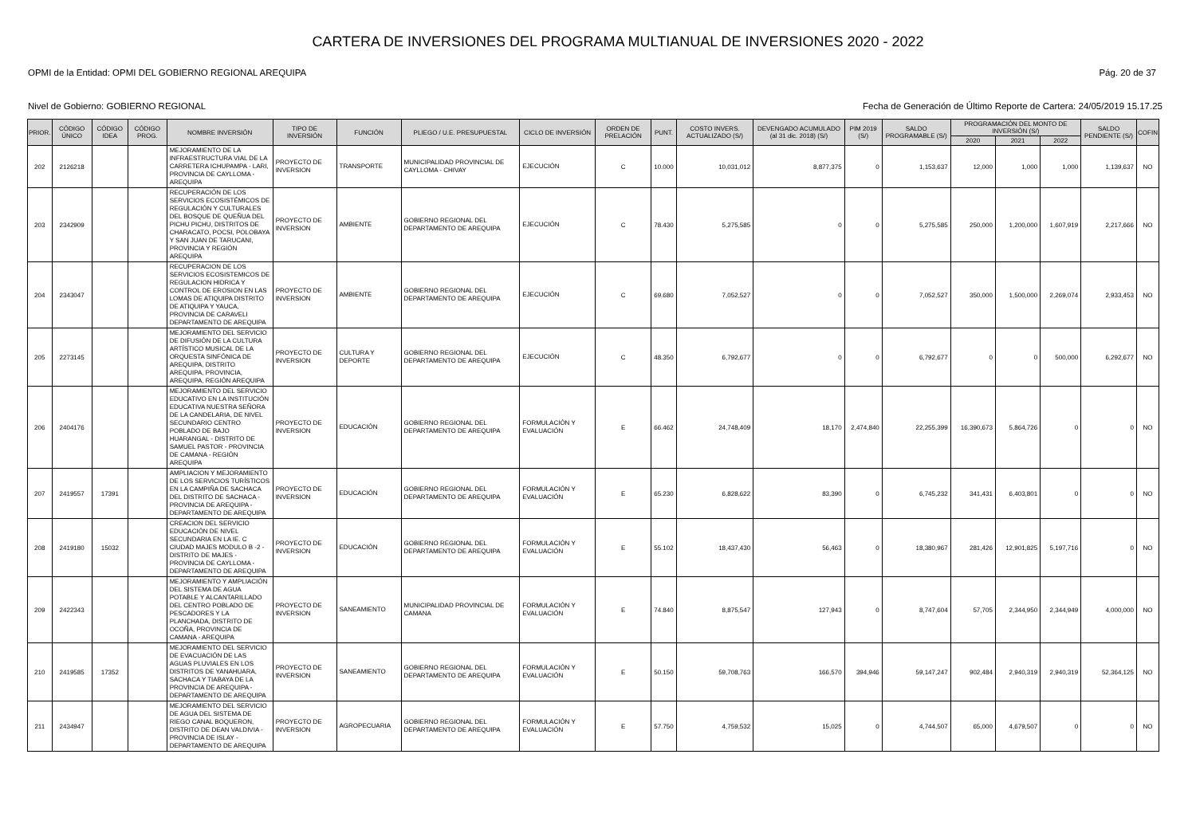CARTERA DE INVERSIONES DEL PROGRAMA MULTIANUAL DE INVERSIONES 2020 - 2022
OPMI de la Entidad: OPMI DEL GOBIERNO REGIONAL AREQUIPA Pág. 20 de 37
Nivel de Gobierno: GOBIERNO REGIONAL Fecha de Generación de Último Reporte de Cartera: 24/05/2019 15.17.25
| PRIOR. | CÓDIGO ÚNICO | CÓDIGO IDEA | CÓDIGO PROG. | NOMBRE INVERSIÓN | TIPO DE INVERSIÓN | FUNCIÓN | PLIEGO / U.E. PRESUPUESTAL | CICLO DE INVERSIÓN | ORDEN DE PRELACIÓN | PUNT. | COSTO INVERS. ACTUALIZADO (S/) | DEVENGADO ACUMULADO (al 31 dic. 2018) (S/) | PIM 2019 (S/) | SALDO PROGRAMABLE (S/) | PROGRAMACIÓN DEL MONTO DE INVERSIÓN (S/) | | | SALDO PENDIENTE (S/) | COFIN |
| --- | --- | --- | --- | --- | --- | --- | --- | --- | --- | --- | --- | --- | --- | --- | --- | --- | --- | --- | --- |
| | | | | | | | | | | | | | | | 2020 | 2021 | 2022 | | |
| 202 | 2126218 | | | MEJORAMIENTO DE LA INFRAESTRUCTURA VIAL DE LA CARRETERA ICHUPAMPA - LARI, PROVINCIA DE CAYLLOMA - AREQUIPA | PROYECTO DE INVERSION | TRANSPORTE | MUNICIPALIDAD PROVINCIAL DE CAYLLOMA - CHIVAY | EJECUCIÓN | C | 10.000 | 10,031,012 | 8,877,375 | 0 | 1,153,637 | 12,000 | 1,000 | 1,000 | 1,139,637 | NO |
| 203 | 2342909 | | | RECUPERACIÓN DE LOS SERVICIOS ECOSISTÉMICOS DE REGULACIÓN Y CULTURALES DEL BOSQUE DE QUEÑUA DEL PICHU PICHU, DISTRITOS DE CHARACATO, POCSI, POLOBAYA Y SAN JUAN DE TARUCANI, PROVINCIA Y REGIÓN AREQUIPA | PROYECTO DE INVERSION | AMBIENTE | GOBIERNO REGIONAL DEL DEPARTAMENTO DE AREQUIPA | EJECUCIÓN | C | 78.430 | 5,275,585 | 0 | 0 | 5,275,585 | 250,000 | 1,200,000 | 1,607,919 | 2,217,666 | NO |
| 204 | 2343047 | | | RECUPERACION DE LOS SERVICIOS ECOSISTEMICOS DE REGULACION HIDRICA Y CONTROL DE EROSION EN LAS LOMAS DE ATIQUIPA DISTRITO DE ATIQUIPA Y YAUCA, PROVINCIA DE CARAVELI DEPARTAMENTO DE AREQUIPA | PROYECTO DE INVERSION | AMBIENTE | GOBIERNO REGIONAL DEL DEPARTAMENTO DE AREQUIPA | EJECUCIÓN | C | 69.680 | 7,052,527 | 0 | 0 | 7,052,527 | 350,000 | 1,500,000 | 2,269,074 | 2,933,453 | NO |
| 205 | 2273145 | | | MEJORAMIENTO DEL SERVICIO DE DIFUSIÓN DE LA CULTURA ARTÍSTICO MUSICAL DE LA ORQUESTA SINFÓNICA DE AREQUIPA, DISTRITO AREQUIPA, PROVINCIA, AREQUIPA, REGIÓN AREQUIPA | PROYECTO DE INVERSION | CULTURA Y DEPORTE | GOBIERNO REGIONAL DEL DEPARTAMENTO DE AREQUIPA | EJECUCIÓN | C | 48.350 | 6,792,677 | 0 | 0 | 6,792,677 | 0 | 0 | 500,000 | 6,292,677 | NO |
| 206 | 2404176 | | | MEJORAMIENTO DEL SERVICIO EDUCATIVO EN LA INSTITUCIÓN EDUCATIVA NUESTRA SEÑORA DE LA CANDELARIA, DE NIVEL SECUNDARIO CENTRO POBLADO DE BAJO HUARANGAL - DISTRITO DE SAMUEL PASTOR - PROVINCIA DE CAMANA - REGIÓN AREQUIPA | PROYECTO DE INVERSION | EDUCACIÓN | GOBIERNO REGIONAL DEL DEPARTAMENTO DE AREQUIPA | FORMULACIÓN Y EVALUACIÓN | E | 66.462 | 24,748,409 | 18,170 | 2,474,840 | 22,255,399 | 16,390,673 | 5,864,726 | 0 | 0 | NO |
| 207 | 2419557 | 17391 | | AMPLIACION Y MEJORAMIENTO DE LOS SERVICIOS TURÍSTICOS EN LA CAMPIÑA DE SACHACA DEL DISTRITO DE SACHACA - PROVINCIA DE AREQUIPA - DEPARTAMENTO DE AREQUIPA | PROYECTO DE INVERSION | EDUCACIÓN | GOBIERNO REGIONAL DEL DEPARTAMENTO DE AREQUIPA | FORMULACIÓN Y EVALUACIÓN | E | 65.230 | 6,828,622 | 83,390 | 0 | 6,745,232 | 341,431 | 6,403,801 | 0 | 0 | NO |
| 208 | 2419180 | 15032 | | CREACION DEL SERVICIO EDUCACIÓN DE NIVEL SECUNDARIA EN LA IE. C CIUDAD MAJES MODULO B -2 - DISTRITO DE MAJES - PROVINCIA DE CAYLLOMA - DEPARTAMENTO DE AREQUIPA | PROYECTO DE INVERSION | EDUCACIÓN | GOBIERNO REGIONAL DEL DEPARTAMENTO DE AREQUIPA | FORMULACIÓN Y EVALUACIÓN | E | 55.102 | 18,437,430 | 56,463 | 0 | 18,380,967 | 281,426 | 12,901,825 | 5,197,716 | 0 | NO |
| 209 | 2422343 | | | MEJORAMIENTO Y AMPLIACIÓN DEL SISTEMA DE AGUA POTABLE Y ALCANTARILLADO DEL CENTRO POBLADO DE PESCADORES Y LA PLANCHADA, DISTRITO DE OCOÑA, PROVINCIA DE CAMANA - AREQUIPA | PROYECTO DE INVERSION | SANEAMIENTO | MUNICIPALIDAD PROVINCIAL DE CAMANA | FORMULACIÓN Y EVALUACIÓN | E | 74.840 | 8,875,547 | 127,943 | 0 | 8,747,604 | 57,705 | 2,344,950 | 2,344,949 | 4,000,000 | NO |
| 210 | 2419585 | 17352 | | MEJORAMIENTO DEL SERVICIO DE EVACUACIÓN DE LAS AGUAS PLUVIALES EN LOS DISTRITOS DE YANAHUARA, SACHACA Y TIABAYA DE LA PROVINCIA DE AREQUIPA - DEPARTAMENTO DE AREQUIPA | PROYECTO DE INVERSION | SANEAMIENTO | GOBIERNO REGIONAL DEL DEPARTAMENTO DE AREQUIPA | FORMULACIÓN Y EVALUACIÓN | E | 50.150 | 59,708,763 | 166,570 | 394,946 | 59,147,247 | 902,484 | 2,940,319 | 2,940,319 | 52,364,125 | NO |
| 211 | 2434947 | | | MEJORAMIENTO DEL SERVICIO DE AGUA DEL SISTEMA DE RIEGO CANAL BOQUERON, DISTRITO DE DEAN VALDIVIA - PROVINCIA DE ISLAY - DEPARTAMENTO DE AREQUIPA | PROYECTO DE INVERSION | AGROPECUARIA | GOBIERNO REGIONAL DEL DEPARTAMENTO DE AREQUIPA | FORMULACIÓN Y EVALUACIÓN | E | 57.750 | 4,759,532 | 15,025 | 0 | 4,744,507 | 65,000 | 4,679,507 | 0 | 0 | NO |